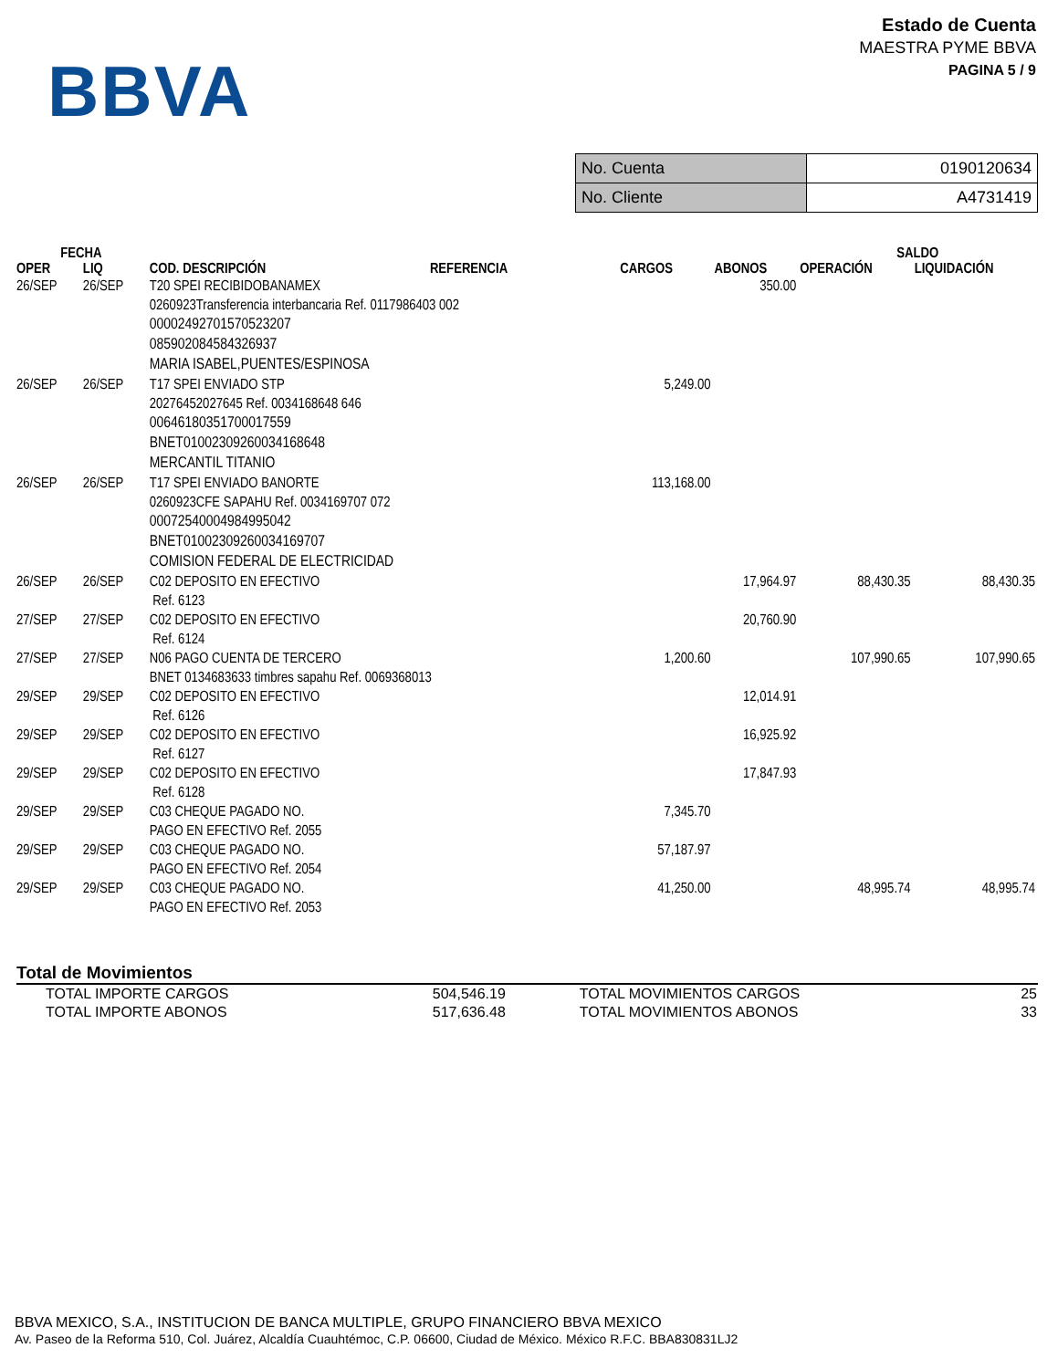BBVA
Estado de Cuenta
MAESTRA PYME BBVA
PAGINA 5 / 9
| No. Cuenta | 0190120634 |
| No. Cliente | A4731419 |
| FECHA | | | | | | SALDO | |
| --- | --- | --- | --- | --- | --- | --- | --- |
| OPER | LIQ | COD. DESCRIPCIÓN | REFERENCIA | CARGOS | ABONOS | OPERACIÓN | LIQUIDACIÓN |
| 26/SEP | 26/SEP | T20 SPEI RECIBIDOBANAMEX 0260923Transferencia interbancaria Ref. 0117986403 002 00002492701570523207 085902084584326937 MARIA ISABEL,PUENTES/ESPINOSA | | | 350.00 | | |
| 26/SEP | 26/SEP | T17 SPEI ENVIADO STP 20276452027645 Ref. 0034168648 646 00646180351700017559 BNET01002309260034168648 MERCANTIL TITANIO | | 5,249.00 | | | |
| 26/SEP | 26/SEP | T17 SPEI ENVIADO BANORTE 0260923CFE SAPAHU Ref. 0034169707 072 00072540004984995042 BNET01002309260034169707 COMISION FEDERAL DE ELECTRICIDAD | | 113,168.00 | | | |
| 26/SEP | 26/SEP | C02 DEPOSITO EN EFECTIVO Ref. 6123 | | | 17,964.97 | 88,430.35 | 88,430.35 |
| 27/SEP | 27/SEP | C02 DEPOSITO EN EFECTIVO Ref. 6124 | | | 20,760.90 | | |
| 27/SEP | 27/SEP | N06 PAGO CUENTA DE TERCERO BNET 0134683633 timbres sapahu Ref. 0069368013 | | 1,200.60 | | 107,990.65 | 107,990.65 |
| 29/SEP | 29/SEP | C02 DEPOSITO EN EFECTIVO Ref. 6126 | | | 12,014.91 | | |
| 29/SEP | 29/SEP | C02 DEPOSITO EN EFECTIVO Ref. 6127 | | | 16,925.92 | | |
| 29/SEP | 29/SEP | C02 DEPOSITO EN EFECTIVO Ref. 6128 | | | 17,847.93 | | |
| 29/SEP | 29/SEP | C03 CHEQUE PAGADO NO. PAGO EN EFECTIVO Ref. 2055 | | 7,345.70 | | | |
| 29/SEP | 29/SEP | C03 CHEQUE PAGADO NO. PAGO EN EFECTIVO Ref. 2054 | | 57,187.97 | | | |
| 29/SEP | 29/SEP | C03 CHEQUE PAGADO NO. PAGO EN EFECTIVO Ref. 2053 | | 41,250.00 | | 48,995.74 | 48,995.74 |
Total de Movimientos
| TOTAL IMPORTE CARGOS | 504,546.19 | TOTAL MOVIMIENTOS CARGOS | 25 |
| TOTAL IMPORTE ABONOS | 517,636.48 | TOTAL MOVIMIENTOS ABONOS | 33 |
BBVA MEXICO, S.A., INSTITUCION DE BANCA MULTIPLE, GRUPO FINANCIERO BBVA MEXICO
Av. Paseo de la Reforma 510, Col. Juárez, Alcaldía Cuauhtémoc, C.P. 06600, Ciudad de México. México R.F.C. BBA830831LJ2